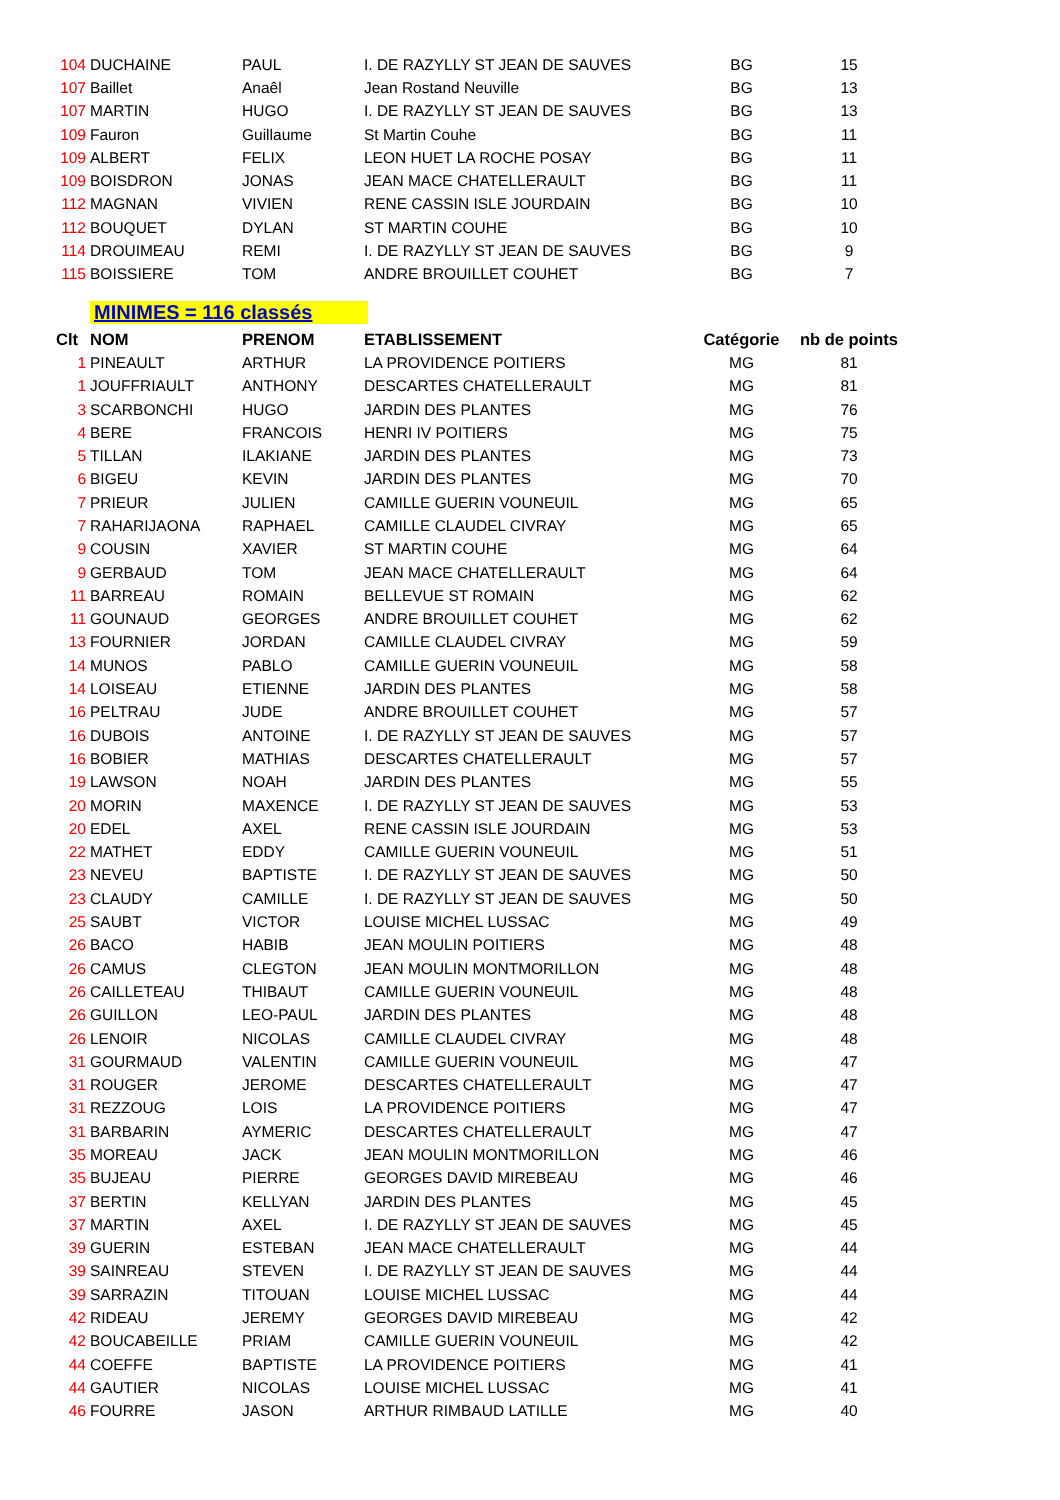| 104 | DUCHAINE | PAUL | I. DE RAZYLLY ST JEAN DE SAUVES | BG | 15 |
| 107 | Baillet | Anaêl | Jean Rostand Neuville | BG | 13 |
| 107 | MARTIN | HUGO | I. DE RAZYLLY ST JEAN DE SAUVES | BG | 13 |
| 109 | Fauron | Guillaume | St Martin Couhe | BG | 11 |
| 109 | ALBERT | FELIX | LEON HUET LA ROCHE POSAY | BG | 11 |
| 109 | BOISDRON | JONAS | JEAN MACE CHATELLERAULT | BG | 11 |
| 112 | MAGNAN | VIVIEN | RENE CASSIN ISLE JOURDAIN | BG | 10 |
| 112 | BOUQUET | DYLAN | ST MARTIN COUHE | BG | 10 |
| 114 | DROUIMEAU | REMI | I. DE RAZYLLY ST JEAN DE SAUVES | BG | 9 |
| 115 | BOISSIERE | TOM | ANDRE BROUILLET COUHET | BG | 7 |
| | MINIMES = 116 classés | | | | |
| Clt | NOM | PRENOM | ETABLISSEMENT | Catégorie | nb de points |
| 1 | PINEAULT | ARTHUR | LA PROVIDENCE POITIERS | MG | 81 |
| 1 | JOUFFRIAULT | ANTHONY | DESCARTES CHATELLERAULT | MG | 81 |
| 3 | SCARBONCHI | HUGO | JARDIN DES PLANTES | MG | 76 |
| 4 | BERE | FRANCOIS | HENRI IV POITIERS | MG | 75 |
| 5 | TILLAN | ILAKIANE | JARDIN DES PLANTES | MG | 73 |
| 6 | BIGEU | KEVIN | JARDIN DES PLANTES | MG | 70 |
| 7 | PRIEUR | JULIEN | CAMILLE GUERIN VOUNEUIL | MG | 65 |
| 7 | RAHARIJAONA | RAPHAEL | CAMILLE CLAUDEL CIVRAY | MG | 65 |
| 9 | COUSIN | XAVIER | ST MARTIN COUHE | MG | 64 |
| 9 | GERBAUD | TOM | JEAN MACE CHATELLERAULT | MG | 64 |
| 11 | BARREAU | ROMAIN | BELLEVUE ST ROMAIN | MG | 62 |
| 11 | GOUNAUD | GEORGES | ANDRE BROUILLET COUHET | MG | 62 |
| 13 | FOURNIER | JORDAN | CAMILLE CLAUDEL CIVRAY | MG | 59 |
| 14 | MUNOS | PABLO | CAMILLE GUERIN VOUNEUIL | MG | 58 |
| 14 | LOISEAU | ETIENNE | JARDIN DES PLANTES | MG | 58 |
| 16 | PELTRAU | JUDE | ANDRE BROUILLET COUHET | MG | 57 |
| 16 | DUBOIS | ANTOINE | I. DE RAZYLLY ST JEAN DE SAUVES | MG | 57 |
| 16 | BOBIER | MATHIAS | DESCARTES CHATELLERAULT | MG | 57 |
| 19 | LAWSON | NOAH | JARDIN DES PLANTES | MG | 55 |
| 20 | MORIN | MAXENCE | I. DE RAZYLLY ST JEAN DE SAUVES | MG | 53 |
| 20 | EDEL | AXEL | RENE CASSIN ISLE JOURDAIN | MG | 53 |
| 22 | MATHET | EDDY | CAMILLE GUERIN VOUNEUIL | MG | 51 |
| 23 | NEVEU | BAPTISTE | I. DE RAZYLLY ST JEAN DE SAUVES | MG | 50 |
| 23 | CLAUDY | CAMILLE | I. DE RAZYLLY ST JEAN DE SAUVES | MG | 50 |
| 25 | SAUBT | VICTOR | LOUISE MICHEL LUSSAC | MG | 49 |
| 26 | BACO | HABIB | JEAN MOULIN POITIERS | MG | 48 |
| 26 | CAMUS | CLEGTON | JEAN MOULIN MONTMORILLON | MG | 48 |
| 26 | CAILLETEAU | THIBAUT | CAMILLE GUERIN VOUNEUIL | MG | 48 |
| 26 | GUILLON | LEO-PAUL | JARDIN DES PLANTES | MG | 48 |
| 26 | LENOIR | NICOLAS | CAMILLE CLAUDEL CIVRAY | MG | 48 |
| 31 | GOURMAUD | VALENTIN | CAMILLE GUERIN VOUNEUIL | MG | 47 |
| 31 | ROUGER | JEROME | DESCARTES CHATELLERAULT | MG | 47 |
| 31 | REZZOUG | LOIS | LA PROVIDENCE POITIERS | MG | 47 |
| 31 | BARBARIN | AYMERIC | DESCARTES CHATELLERAULT | MG | 47 |
| 35 | MOREAU | JACK | JEAN MOULIN MONTMORILLON | MG | 46 |
| 35 | BUJEAU | PIERRE | GEORGES DAVID MIREBEAU | MG | 46 |
| 37 | BERTIN | KELLYAN | JARDIN DES PLANTES | MG | 45 |
| 37 | MARTIN | AXEL | I. DE RAZYLLY ST JEAN DE SAUVES | MG | 45 |
| 39 | GUERIN | ESTEBAN | JEAN MACE CHATELLERAULT | MG | 44 |
| 39 | SAINREAU | STEVEN | I. DE RAZYLLY ST JEAN DE SAUVES | MG | 44 |
| 39 | SARRAZIN | TITOUAN | LOUISE MICHEL LUSSAC | MG | 44 |
| 42 | RIDEAU | JEREMY | GEORGES DAVID MIREBEAU | MG | 42 |
| 42 | BOUCABEILLE | PRIAM | CAMILLE GUERIN VOUNEUIL | MG | 42 |
| 44 | COEFFE | BAPTISTE | LA PROVIDENCE POITIERS | MG | 41 |
| 44 | GAUTIER | NICOLAS | LOUISE MICHEL LUSSAC | MG | 41 |
| 46 | FOURRE | JASON | ARTHUR RIMBAUD LATILLE | MG | 40 |